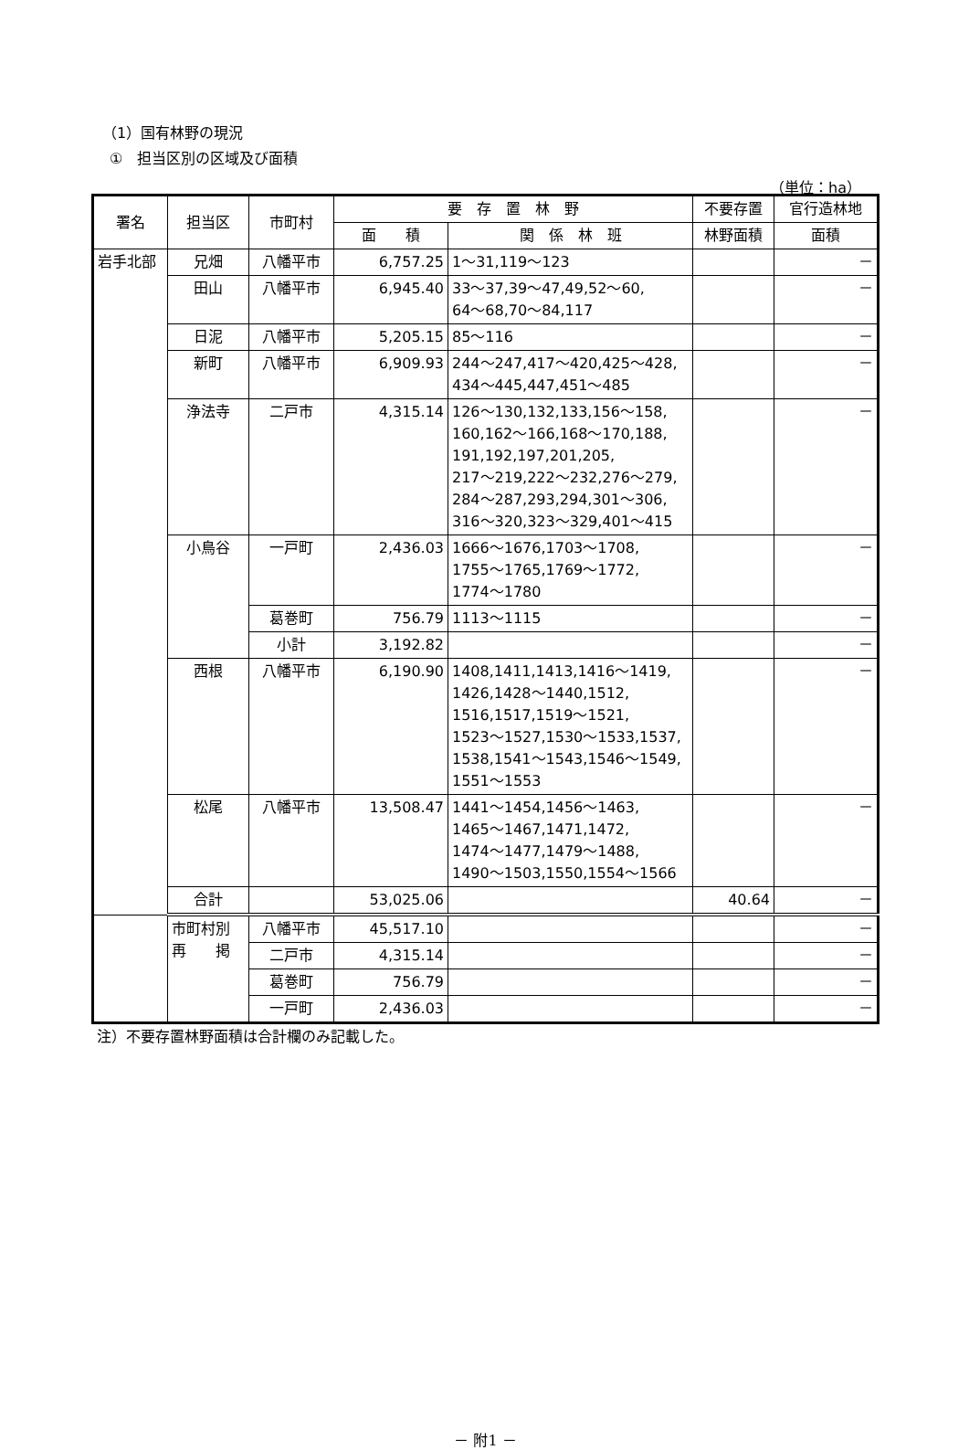（1）国有林野の現況
①　担当区別の区域及び面積
（単位：ha）
| 署名 | 担当区 | 市町村 | 要 存 置 林 野 | | 不要存置 | 官行造林地 |
| --- | --- | --- | --- | --- | --- | --- |
| | | | 面 積 | 関 係 林 班 | 林野面積 | 面積 |
| 岩手北部 | 兄畑 | 八幡平市 | 6,757.25 | 1～31,119～123 | | － |
| | 田山 | 八幡平市 | 6,945.40 | 33～37,39～47,49,52～60, 64～68,70～84,117 | | － |
| | 日泥 | 八幡平市 | 5,205.15 | 85～116 | | － |
| | 新町 | 八幡平市 | 6,909.93 | 244～247,417～420,425～428, 434～445,447,451～485 | | － |
| | 浄法寺 | 二戸市 | 4,315.14 | 126～130,132,133,156～158, 160,162～166,168～170,188, 191,192,197,201,205, 217～219,222～232,276～279, 284～287,293,294,301～306, 316～320,323～329,401～415 | | － |
| | 小鳥谷 | 一戸町 | 2,436.03 | 1666～1676,1703～1708, 1755～1765,1769～1772, 1774～1780 | | － |
| | | 葛巻町 | 756.79 | 1113～1115 | | － |
| | | 小計 | 3,192.82 | | | － |
| | 西根 | 八幡平市 | 6,190.90 | 1408,1411,1413,1416～1419, 1426,1428～1440,1512, 1516,1517,1519～1521, 1523～1527,1530～1533,1537, 1538,1541～1543,1546～1549, 1551～1553 | | － |
| | 松尾 | 八幡平市 | 13,508.47 | 1441～1454,1456～1463, 1465～1467,1471,1472, 1474～1477,1479～1488, 1490～1503,1550,1554～1566 | | － |
| | 合計 | | 53,025.06 | | 40.64 | － |
| | 市町村別 再 掲 | 八幡平市 | 45,517.10 | | | － |
| | | 二戸市 | 4,315.14 | | | － |
| | | 葛巻町 | 756.79 | | | － |
| | | 一戸町 | 2,436.03 | | | － |
注）不要存置林野面積は合計欄のみ記載した。
－ 附1 －